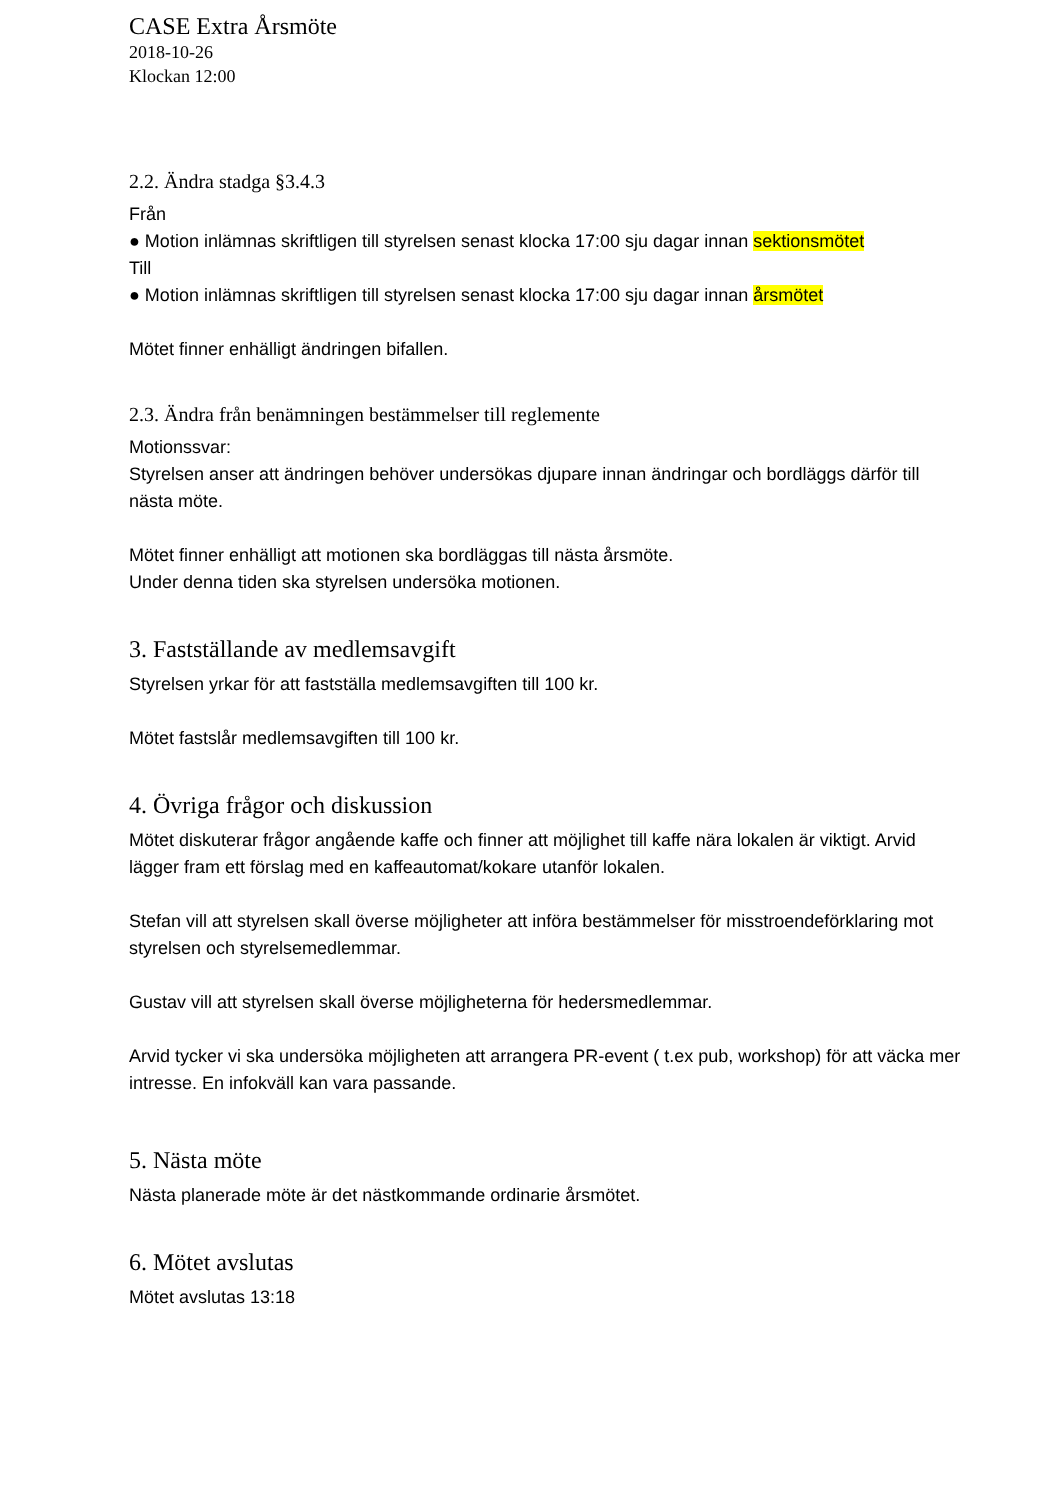CASE Extra Årsmöte
2018-10-26
Klockan 12:00
2.2. Ändra stadga §3.4.3
Från
● Motion inlämnas skriftligen till styrelsen senast klocka 17:00 sju dagar innan sektionsmötet
Till
● Motion inlämnas skriftligen till styrelsen senast klocka 17:00 sju dagar innan årsmötet
Mötet finner enhälligt ändringen bifallen.
2.3. Ändra från benämningen bestämmelser till reglemente
Motionssvar:
Styrelsen anser att ändringen behöver undersökas djupare innan ändringar och bordläggs därför till nästa möte.
Mötet finner enhälligt att motionen ska bordläggas till nästa årsmöte.
Under denna tiden ska styrelsen undersöka motionen.
3. Fastställande av medlemsavgift
Styrelsen yrkar för att fastställa medlemsavgiften till 100 kr.
Mötet fastslår medlemsavgiften till 100 kr.
4. Övriga frågor och diskussion
Mötet diskuterar frågor angående kaffe och finner att möjlighet till kaffe nära lokalen är viktigt. Arvid lägger fram ett förslag med en kaffeautomat/kokare utanför lokalen.
Stefan vill att styrelsen skall överse möjligheter att införa bestämmelser för misstroendeförklaring mot styrelsen och styrelsemedlemmar.
Gustav vill att styrelsen skall överse möjligheterna för hedersmedlemmar.
Arvid tycker vi ska undersöka möjligheten att arrangera PR-event ( t.ex pub, workshop) för att väcka mer intresse. En infokväll kan vara passande.
5. Nästa möte
Nästa planerade möte är det nästkommande ordinarie årsmötet.
6. Mötet avslutas
Mötet avslutas 13:18